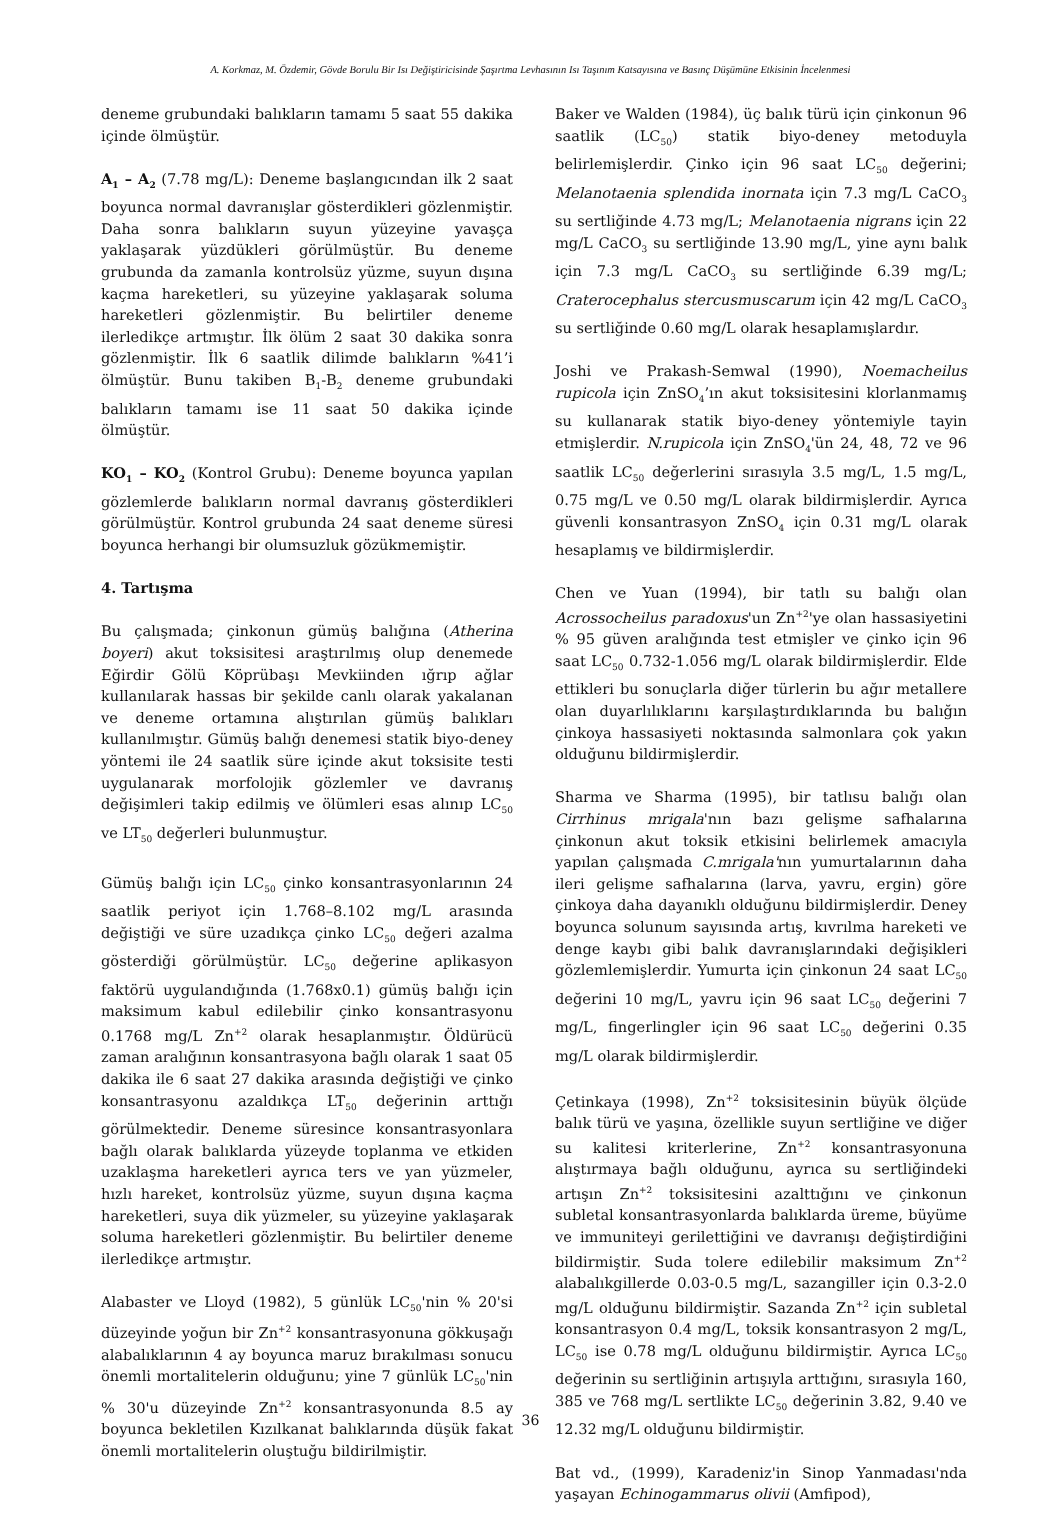A. Korkmaz, M. Özdemir, Gövde Borulu Bir Isı Değiştiricisinde Şaşırtma Levhasının Isı Taşınım Katsayısına ve Basınç Düşümüne Etkisinin İncelenmesi
deneme grubundaki balıkların tamamı 5 saat 55 dakika içinde ölmüştür.
A<sub>1</sub> – A<sub>2</sub> (7.78 mg/L): Deneme başlangıcından ilk 2 saat boyunca normal davranışlar gösterdikleri gözlenmiştir. Daha sonra balıkların suyun yüzeyine yavaşça yaklaşarak yüzdükleri görülmüştür. Bu deneme grubunda da zamanla kontrolsüz yüzme, suyun dışına kaçma hareketleri, su yüzeyine yaklaşarak soluma hareketleri gözlenmiştir. Bu belirtiler deneme ilerledikçe artmıştır. İlk ölüm 2 saat 30 dakika sonra gözlenmiştir. İlk 6 saatlik dilimde balıkların %41’i ölmüştür. Bunu takiben B<sub>1</sub>-B<sub>2</sub> deneme grubundaki balıkların tamamı ise 11 saat 50 dakika içinde ölmüştür.
KO<sub>1</sub> – KO<sub>2</sub> (Kontrol Grubu): Deneme boyunca yapılan gözlemlerde balıkların normal davranış gösterdikleri görülmüştür. Kontrol grubunda 24 saat deneme süresi boyunca herhangi bir olumsuzluk gözükmemiştir.
4. Tartışma
Bu çalışmada; çinkonun gümüş balığına (Atherina boyeri) akut toksisitesi araştırılmış olup denemede Eğirdir Gölü Köprübaşı Mevkiinden ığrıp ağlar kullanılarak hassas bir şekilde canlı olarak yakalanan ve deneme ortamına alıştırılan gümüş balıkları kullanılmıştır. Gümüş balığı denemesi statik biyo-deney yöntemi ile 24 saatlik süre içinde akut toksisite testi uygulanarak morfolojik gözlemler ve davranış değişimleri takip edilmiş ve ölümleri esas alınıp LC<sub>50</sub> ve LT<sub>50</sub> değerleri bulunmuştur.
Gümüş balığı için LC<sub>50</sub> çinko konsantrasyonlarının 24 saatlik periyot için 1.768–8.102 mg/L arasında değiştiği ve süre uzadıkça çinko LC<sub>50</sub> değeri azalma gösterdiği görülmüştür. LC<sub>50</sub> değerine aplikasyon faktörü uygulandığında (1.768x0.1) gümüş balığı için maksimum kabul edilebilir çinko konsantrasyonu 0.1768 mg/L Zn<sup>+2</sup> olarak hesaplanmıştır. Öldürücü zaman aralığının konsantrasyona bağlı olarak 1 saat 05 dakika ile 6 saat 27 dakika arasında değiştiği ve çinko konsantrasyonu azaldıkça LT<sub>50</sub> değerinin arttığı görülmektedir. Deneme süresince konsantrasyonlara bağlı olarak balıklarda yüzeyde toplanma ve etkiden uzaklaşma hareketleri ayrıca ters ve yan yüzmeler, hızlı hareket, kontrolsüz yüzme, suyun dışına kaçma hareketleri, suya dik yüzmeler, su yüzeyine yaklaşarak soluma hareketleri gözlenmiştir. Bu belirtiler deneme ilerledikçe artmıştır.
Alabaster ve Lloyd (1982), 5 günlük LC<sub>50</sub>'nin % 20'si düzeyinde yoğun bir Zn<sup>+2</sup> konsantrasyonuna gökkuşağı alabalıklarının 4 ay boyunca maruz bırakılması sonucu önemli mortalitelerin olduğunu; yine 7 günlük LC<sub>50</sub>'nin % 30'u düzeyinde Zn<sup>+2</sup> konsantrasyonunda 8.5 ay boyunca bekletilen Kızılkanat balıklarında düşük fakat önemli mortalitelerin oluştuğu bildirilmiştir.
Baker ve Walden (1984), üç balık türü için çinkonun 96 saatlik (LC<sub>50</sub>) statik biyo-deney metoduyla belirlemişlerdir. Çinko için 96 saat LC<sub>50</sub> değerini; Melanotaenia splendida inornata için 7.3 mg/L CaCO<sub>3</sub> su sertliğinde 4.73 mg/L; Melanotaenia nigrans için 22 mg/L CaCO<sub>3</sub> su sertliğinde 13.90 mg/L, yine aynı balık için 7.3 mg/L CaCO<sub>3</sub> su sertliğinde 6.39 mg/L; Craterocephalus stercusmuscarum için 42 mg/L CaCO<sub>3</sub> su sertliğinde 0.60 mg/L olarak hesaplamışlardır.
Joshi ve Prakash-Semwal (1990), Noemacheilus rupicola için ZnSO<sub>4</sub>’ın akut toksisitesini klorlanmamış su kullanarak statik biyo-deney yöntemiyle tayin etmişlerdir. N.rupicola için ZnSO<sub>4</sub>'ün 24, 48, 72 ve 96 saatlik LC<sub>50</sub> değerlerini sırasıyla 3.5 mg/L, 1.5 mg/L, 0.75 mg/L ve 0.50 mg/L olarak bildirmişlerdir. Ayrıca güvenli konsantrasyon ZnSO<sub>4</sub> için 0.31 mg/L olarak hesaplamış ve bildirmişlerdir.
Chen ve Yuan (1994), bir tatlı su balığı olan Acrossocheilus paradoxus'un Zn<sup>+2</sup>'ye olan hassasiyetini % 95 güven aralığında test etmişler ve çinko için 96 saat LC<sub>50</sub> 0.732-1.056 mg/L olarak bildirmişlerdir. Elde ettikleri bu sonuçlarla diğer türlerin bu ağır metallere olan duyarlılıklarını karşılaştırdıklarında bu balığın çinkoya hassasiyeti noktasında salmonlara çok yakın olduğunu bildirmişlerdir.
Sharma ve Sharma (1995), bir tatlısu balığı olan Cirrhinus mrigala'nın bazı gelişme safhalarına çinkonun akut toksik etkisini belirlemek amacıyla yapılan çalışmada C.mrigala'nın yumurtalarının daha ileri gelişme safhalarına (larva, yavru, ergin) göre çinkoya daha dayanıklı olduğunu bildirmişlerdir. Deney boyunca solunum sayısında artış, kıvrılma hareketi ve denge kaybı gibi balık davranışlarındaki değişikleri gözlemlemişlerdir. Yumurta için çinkonun 24 saat LC<sub>50</sub> değerini 10 mg/L, yavru için 96 saat LC<sub>50</sub> değerini 7 mg/L, fingerlingler için 96 saat LC<sub>50</sub> değerini 0.35 mg/L olarak bildirmişlerdir.
Çetinkaya (1998), Zn<sup>+2</sup> toksisitesinin büyük ölçüde balık türü ve yaşına, özellikle suyun sertliğine ve diğer su kalitesi kriterlerine, Zn<sup>+2</sup> konsantrasyonuna alıştırmaya bağlı olduğunu, ayrıca su sertliğindeki artışın Zn<sup>+2</sup> toksisitesini azalttığını ve çinkonun subletal konsantrasyonlarda balıklarda üreme, büyüme ve immuniteyi gerilettiğini ve davranışı değiştirdiğini bildirmiştir. Suda tolere edilebilir maksimum Zn<sup>+2</sup> alabalıkgillerde 0.03-0.5 mg/L, sazangiller için 0.3-2.0 mg/L olduğunu bildirmiştir. Sazanda Zn<sup>+2</sup> için subletal konsantrasyon 0.4 mg/L, toksik konsantrasyon 2 mg/L, LC<sub>50</sub> ise 0.78 mg/L olduğunu bildirmiştir. Ayrıca LC<sub>50</sub> değerinin su sertliğinin artışıyla arttığını, sırasıyla 160, 385 ve 768 mg/L sertlikte LC<sub>50</sub> değerinin 3.82, 9.40 ve 12.32 mg/L olduğunu bildirmiştir.
Bat vd., (1999), Karadeniz'in Sinop Yanmadası'nda yaşayan Echinogammarus olivii (Amfipod),
36